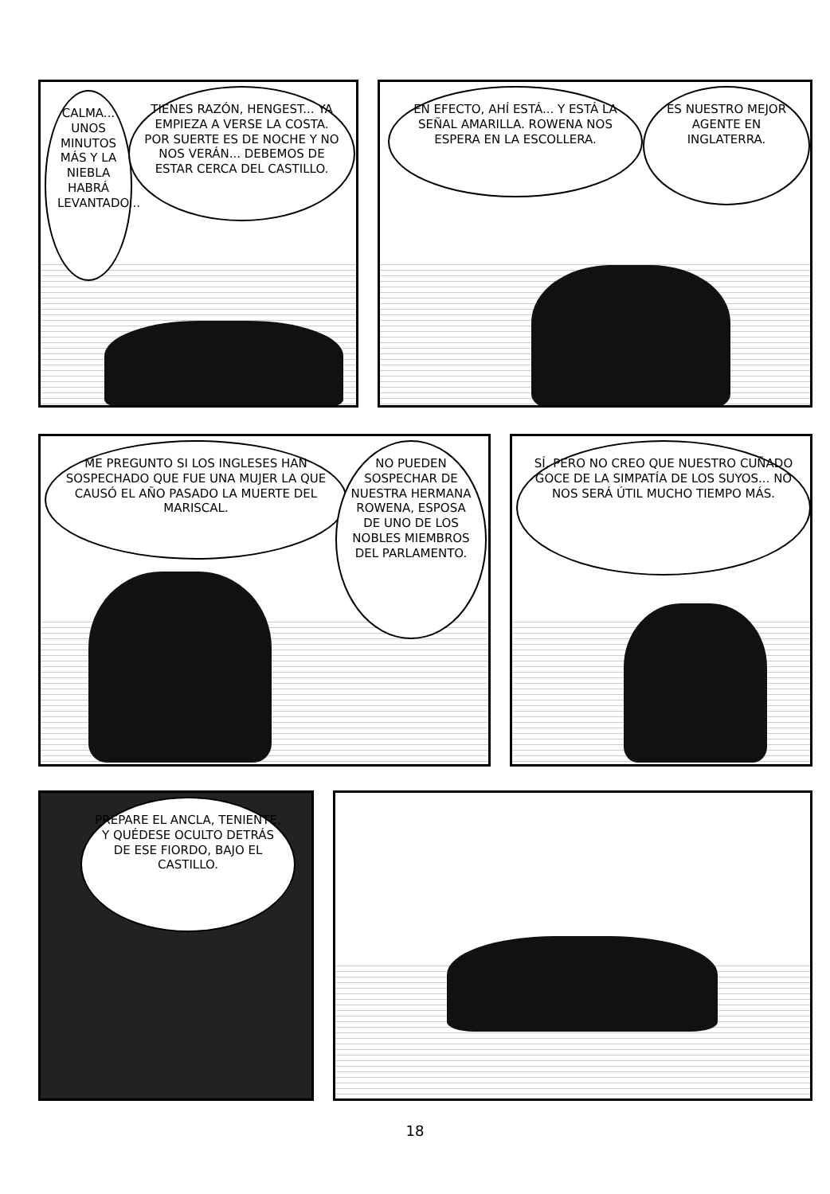CALMA... UNOS MINUTOS MÁS Y LA NIEBLA HABRÁ LEVANTADO...
TIENES RAZÓN, HENGEST... YA EMPIEZA A VERSE LA COSTA. POR SUERTE ES DE NOCHE Y NO NOS VERÁN... DEBEMOS DE ESTAR CERCA DEL CASTILLO.
EN EFECTO, AHÍ ESTÁ... Y ESTÁ LA SEÑAL AMARILLA. ROWENA NOS ESPERA EN LA ESCOLLERA.
ES NUESTRO MEJOR AGENTE EN INGLATERRA.
ME PREGUNTO SI LOS INGLESES HAN SOSPECHADO QUE FUE UNA MUJER LA QUE CAUSÓ EL AÑO PASADO LA MUERTE DEL MARISCAL.
NO PUEDEN SOSPECHAR DE NUESTRA HERMANA ROWENA, ESPOSA DE UNO DE LOS NOBLES MIEMBROS DEL PARLAMENTO.
SÍ, PERO NO CREO QUE NUESTRO CUÑADO GOCE DE LA SIMPATÍA DE LOS SUYOS... NO NOS SERÁ ÚTIL MUCHO TIEMPO MÁS.
PREPARE EL ANCLA, TENIENTE, Y QUÉDESE OCULTO DETRÁS DE ESE FIORDO, BAJO EL CASTILLO.
18